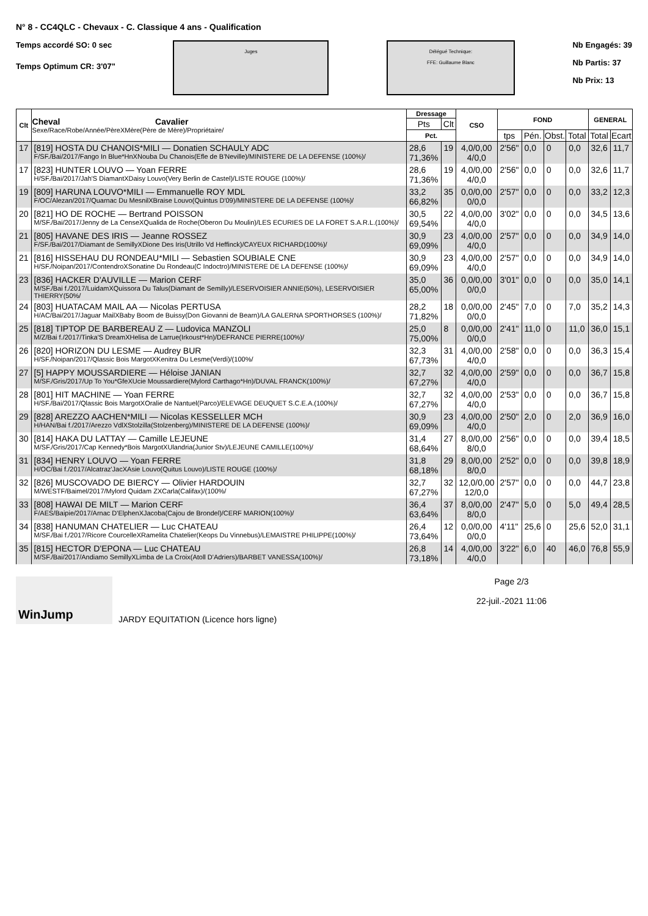N° 8 - CC4QLC - Chevaux - C. Classique 4 ans - Qualification
Temps accordé SO: 0 sec
Temps Optimum CR: 3'07"
Juges Délégué Technique:
FFE: Guillaume Blanc
Nb Engagés: 39
Nb Partis: 37
Nb Prix: 13
| Clt | Cheval Cavalier Sexe/Race/Robe/Année/PèreXMère(Père de Mère)/Propriétaire/ | Dressage | | CSO | FOND | | | | GENERAL | |
| --- | --- | --- | --- | --- | --- | --- | --- | --- | --- | --- |
| | | Pts | Clt | | | | | | | |
| | | Pct. | | | tps | Pén. | Obst. | Total | Total | Ecart |
| 17 | [819] HOSTA DU CHANOIS*MILI — Donatien SCHAULY ADC F/SF./Bai/2017/Fango In Blue*HnXNouba Du Chanois(Efle de B'Neville)/MINISTERE DE LA DEFENSE (100%)/ | 28,6 71,36% | 19 | 4,0/0,00 4/0,0 | 2'56" | 0,0 | 0 | 0,0 | 32,6 | 11,7 |
| 17 | [823] HUNTER LOUVO — Yoan FERRE H/SF./Bai/2017/Jah'S DiamantXDaisy Louvo(Very Berlin de Castel)/LISTE ROUGE (100%)/ | 28,6 71,36% | 19 | 4,0/0,00 4/0,0 | 2'56" | 0,0 | 0 | 0,0 | 32,6 | 11,7 |
| 19 | [809] HARUNA LOUVO*MILI — Emmanuelle ROY MDL F/OC/Alezan/2017/Quarnac Du MesnilXBraise Louvo(Quintus D'09)/MINISTERE DE LA DEFENSE (100%)/ | 33,2 66,82% | 35 | 0,0/0,00 0/0,0 | 2'57" | 0,0 | 0 | 0,0 | 33,2 | 12,3 |
| 20 | [821] HO DE ROCHE — Bertrand POISSON M/SF./Bai/2017/Jenny de La CenseXQualida de Roche(Oberon Du Moulin)/LES ECURIES DE LA FORET S.A.R.L.(100%)/ | 30,5 69,54% | 22 | 4,0/0,00 4/0,0 | 3'02" | 0,0 | 0 | 0,0 | 34,5 | 13,6 |
| 21 | [805] HAVANE DES IRIS — Jeanne ROSSEZ F/SF./Bai/2017/Diamant de SemillyXDione Des Iris(Utrillo Vd Heffinck)/CAYEUX RICHARD(100%)/ | 30,9 69,09% | 23 | 4,0/0,00 4/0,0 | 2'57" | 0,0 | 0 | 0,0 | 34,9 | 14,0 |
| 21 | [816] HISSEHAU DU RONDEAU*MILI — Sebastien SOUBIALE CNE H/SF./Noipan/2017/ContendroXSonatine Du Rondeau(C Indoctro)/MINISTERE DE LA DEFENSE (100%)/ | 30,9 69,09% | 23 | 4,0/0,00 4/0,0 | 2'57" | 0,0 | 0 | 0,0 | 34,9 | 14,0 |
| 23 | [836] HACKER D'AUVILLE — Marion CERF M/SF./Bai f./2017/LuidamXQuissora Du Talus(Diamant de Semilly)/LESERVOISIER ANNIE(50%), LESERVOISIER THIERRY(50%/ | 35,0 65,00% | 36 | 0,0/0,00 0/0,0 | 3'01" | 0,0 | 0 | 0,0 | 35,0 | 14,1 |
| 24 | [803] HUATACAM MAIL AA — Nicolas PERTUSA H/AC/Bai/2017/Jaguar MailXBaby Boom de Buissy(Don Giovanni de Bearn)/LA GALERNA SPORTHORSES (100%)/ | 28,2 71,82% | 18 | 0,0/0,00 0/0,0 | 2'45" | 7,0 | 0 | 7,0 | 35,2 | 14,3 |
| 25 | [818] TIPTOP DE BARBEREAU Z — Ludovica MANZOLI M/Z/Bai f./2017/Tinka'S DreamXHelisa de Larrue(Irkoust*Hn)/DEFRANCE PIERRE(100%)/ | 25,0 75,00% | 8 | 0,0/0,00 0/0,0 | 2'41" | 11,0 | 0 | 11,0 | 36,0 | 15,1 |
| 26 | [820] HORIZON DU LESME — Audrey BUR H/SF./Noipan/2017/Qlassic Bois MargotXKenitra Du Lesme(Verdi)/(100%/ | 32,3 67,73% | 31 | 4,0/0,00 4/0,0 | 2'58" | 0,0 | 0 | 0,0 | 36,3 | 15,4 |
| 27 | [5] HAPPY MOUSSARDIERE — Héloise JANIAN M/SF./Gris/2017/Up To You*GfeXUcie Moussardiere(Mylord Carthago*Hn)/DUVAL FRANCK(100%)/ | 32,7 67,27% | 32 | 4,0/0,00 4/0,0 | 2'59" | 0,0 | 0 | 0,0 | 36,7 | 15,8 |
| 28 | [801] HIT MACHINE — Yoan FERRE H/SF./Bai/2017/Qlassic Bois MargotXOralie de Nantuel(Parco)/ELEVAGE DEUQUET S.C.E.A.(100%)/ | 32,7 67,27% | 32 | 4,0/0,00 4/0,0 | 2'53" | 0,0 | 0 | 0,0 | 36,7 | 15,8 |
| 29 | [828] AREZZO AACHEN*MILI — Nicolas KESSELLER MCH H/HAN/Bai f./2017/Arezzo VdlXStolzilla(Stolzenberg)/MINISTERE DE LA DEFENSE (100%)/ | 30,9 69,09% | 23 | 4,0/0,00 4/0,0 | 2'50" | 2,0 | 0 | 2,0 | 36,9 | 16,0 |
| 30 | [814] HAKA DU LATTAY — Camille LEJEUNE M/SF./Gris/2017/Cap Kennedy*Bois MargotXUlandria(Junior Stv)/LEJEUNE CAMILLE(100%)/ | 31,4 68,64% | 27 | 8,0/0,00 8/0,0 | 2'56" | 0,0 | 0 | 0,0 | 39,4 | 18,5 |
| 31 | [834] HENRY LOUVO — Yoan FERRE H/OC/Bai f./2017/Alcatraz'JacXAsie Louvo(Quitus Louvo)/LISTE ROUGE (100%)/ | 31,8 68,18% | 29 | 8,0/0,00 8/0,0 | 2'52" | 0,0 | 0 | 0,0 | 39,8 | 18,9 |
| 32 | [826] MUSCOVADO DE BIERCY — Olivier HARDOUIN M/WESTF/Baimel/2017/Mylord Quidam ZXCarla(Califax)/(100%/ | 32,7 67,27% | 32 | 12,0/0,00 12/0,0 | 2'57" | 0,0 | 0 | 0,0 | 44,7 | 23,8 |
| 33 | [808] HAWAI DE MILT — Marion CERF F/AES/Baipie/2017/Arnac D'ElphenXJacoba(Cajou de Brondel)/CERF MARION(100%)/ | 36,4 63,64% | 37 | 8,0/0,00 8/0,0 | 2'47" | 5,0 | 0 | 5,0 | 49,4 | 28,5 |
| 34 | [838] HANUMAN CHATELIER — Luc CHATEAU M/SF./Bai f./2017/Ricore CourcelleXRamelita Chatelier(Keops Du Vinnebus)/LEMAISTRE PHILIPPE(100%)/ | 26,4 73,64% | 12 | 0,0/0,00 0/0,0 | 4'11" | 25,6 | 0 | 25,6 | 52,0 | 31,1 |
| 35 | [815] HECTOR D'EPONA — Luc CHATEAU M/SF./Bai/2017/Andiamo SemillyXLimba de La Croix(Atoll D'Adriers)/BARBET VANESSA(100%)/ | 26,8 73,18% | 14 | 4,0/0,00 4/0,0 | 3'22" | 6,0 | 40 | 46,0 | 76,8 | 55,9 |
WinJump
JARDY EQUITATION (Licence hors ligne)
Page 2/3
22-juil.-2021 11:06